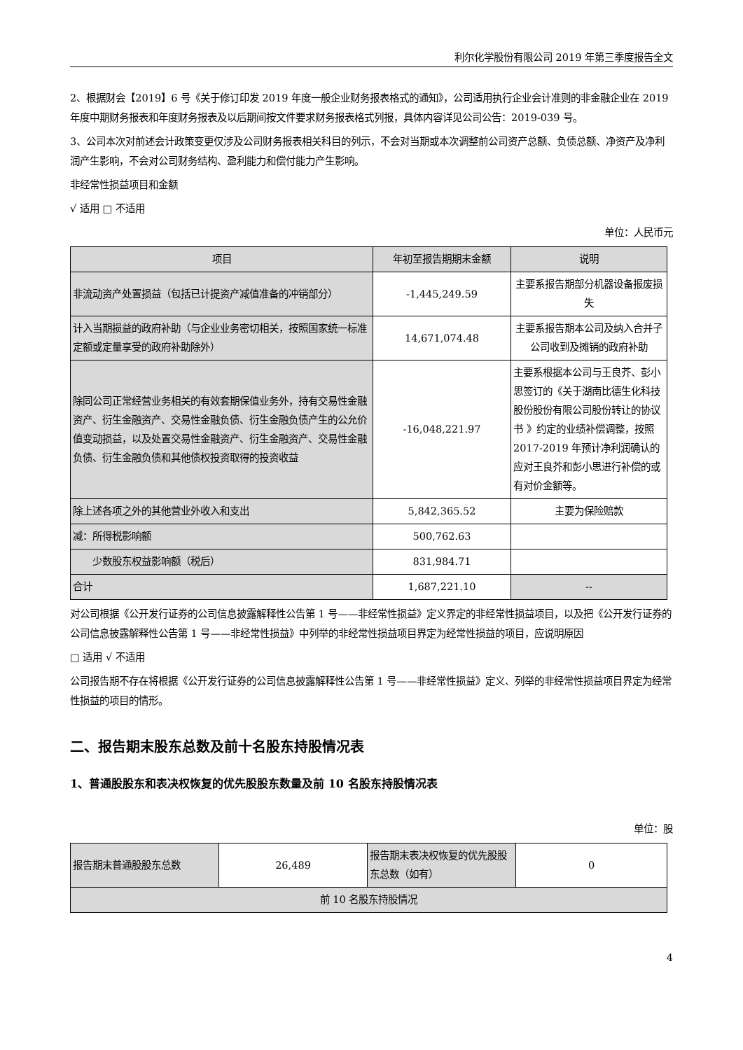利尔化学股份有限公司 2019 年第三季度报告全文
2、根据财会【2019】6 号《关于修订印发 2019 年度一般企业财务报表格式的通知》，公司适用执行企业会计准则的非金融企业在 2019 年度中期财务报表和年度财务报表及以后期间按文件要求财务报表格式列报，具体内容详见公司公告：2019-039 号。
3、公司本次对前述会计政策变更仅涉及公司财务报表相关科目的列示，不会对当期或本次调整前公司资产总额、负债总额、净资产及净利润产生影响，不会对公司财务结构、盈利能力和偿付能力产生影响。
非经常性损益项目和金额
√ 适用 □ 不适用
单位：人民币元
| 项目 | 年初至报告期期末金额 | 说明 |
| --- | --- | --- |
| 非流动资产处置损益（包括已计提资产减值准备的冲销部分） | -1,445,249.59 | 主要系报告期部分机器设备报废损失 |
| 计入当期损益的政府补助（与企业业务密切相关，按照国家统一标准定额或定量享受的政府补助除外） | 14,671,074.48 | 主要系报告期本公司及纳入合并子公司收到及摊销的政府补助 |
| 除同公司正常经营业务相关的有效套期保值业务外，持有交易性金融资产、衍生金融资产、交易性金融负债、衍生金融负债产生的公允价值变动损益，以及处置交易性金融资产、衍生金融资产、交易性金融负债、衍生金融负债和其他债权投资取得的投资收益 | -16,048,221.97 | 主要系根据本公司与王良芥、彭小思签订的《关于湖南比德生化科技股份股份有限公司股份转让的协议书 》约定的业绩补偿调整，按照 2017-2019 年预计净利润确认的应对王良芥和彭小思进行补偿的或有对价金额等。 |
| 除上述各项之外的其他营业外收入和支出 | 5,842,365.52 | 主要为保险赔款 |
| 减：所得税影响额 | 500,762.63 | |
| 少数股东权益影响额（税后） | 831,984.71 | |
| 合计 | 1,687,221.10 | -- |
对公司根据《公开发行证券的公司信息披露解释性公告第 1 号——非经常性损益》定义界定的非经常性损益项目，以及把《公开发行证券的公司信息披露解释性公告第 1 号——非经常性损益》中列举的非经常性损益项目界定为经常性损益的项目，应说明原因
□ 适用 √ 不适用
公司报告期不存在将根据《公开发行证券的公司信息披露解释性公告第 1 号——非经常性损益》定义、列举的非经常性损益项目界定为经常性损益的项目的情形。
二、报告期末股东总数及前十名股东持股情况表
1、普通股股东和表决权恢复的优先股股东数量及前 10 名股东持股情况表
单位：股
| 报告期末普通股股东总数 | 26,489 | 报告期末表决权恢复的优先股股东总数（如有） | 0 |
| 前 10 名股东持股情况 | | | |
4